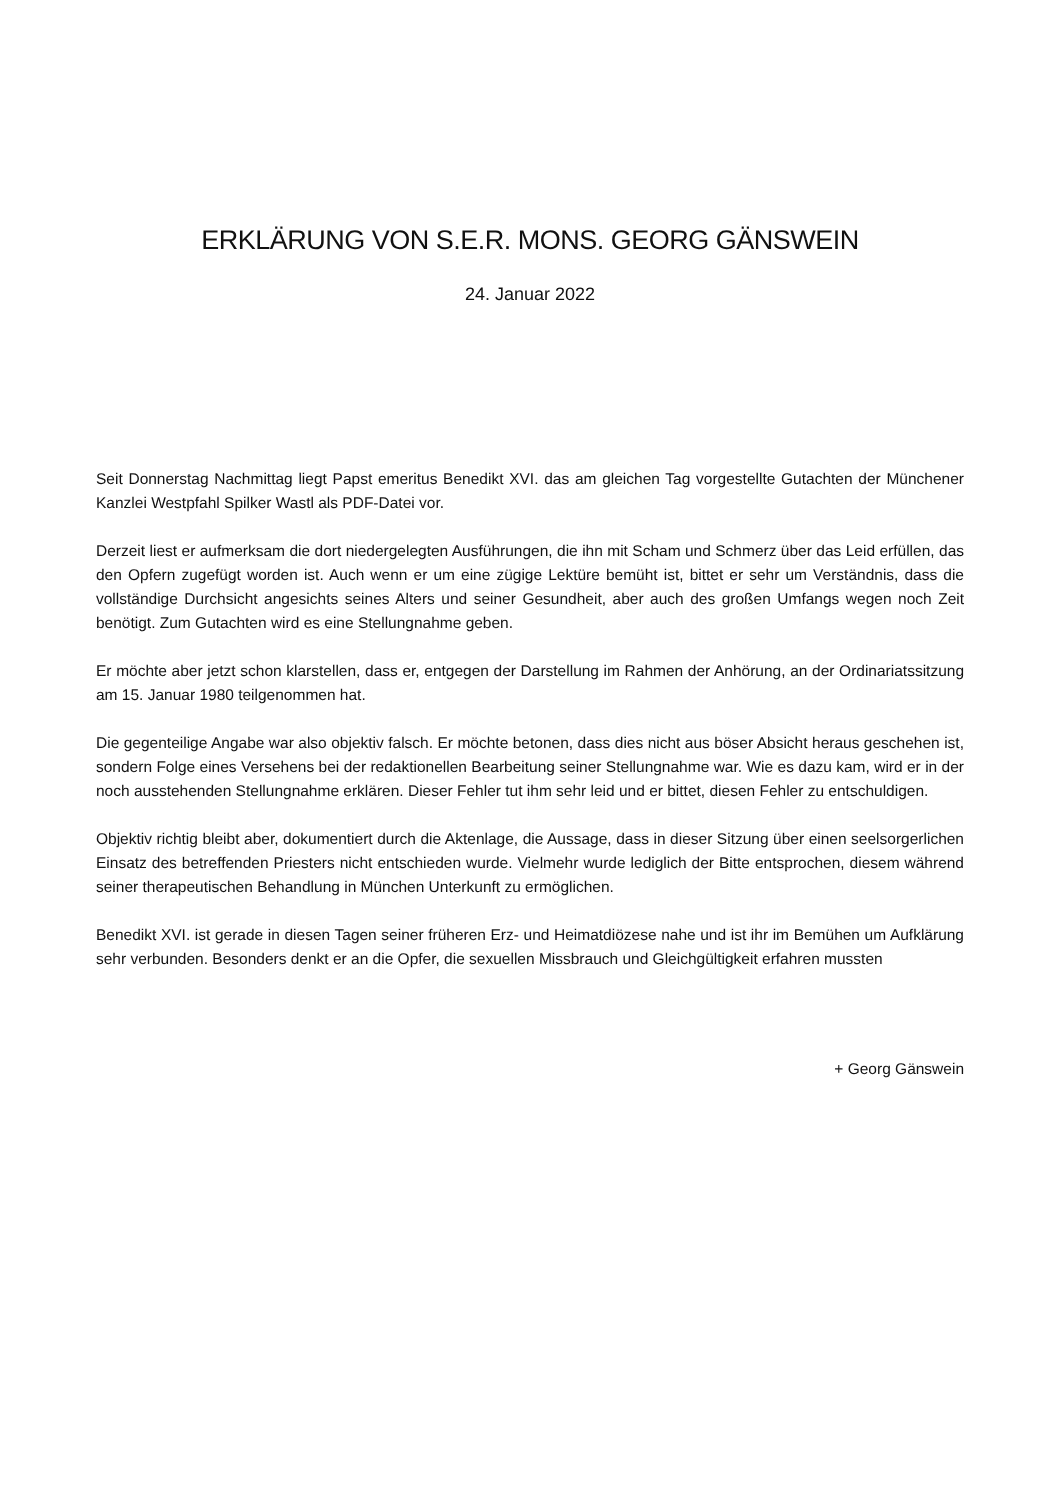ERKLÄRUNG VON S.E.R. MONS. GEORG GÄNSWEIN
24. Januar 2022
Seit Donnerstag Nachmittag liegt Papst emeritus Benedikt XVI. das am gleichen Tag vorgestellte Gutachten der Münchener Kanzlei Westpfahl Spilker Wastl als PDF-Datei vor.
Derzeit liest er aufmerksam die dort niedergelegten Ausführungen, die ihn mit Scham und Schmerz über das Leid erfüllen, das den Opfern zugefügt worden ist. Auch wenn er um eine zügige Lektüre bemüht ist, bittet er sehr um Verständnis, dass die vollständige Durchsicht angesichts seines Alters und seiner Gesundheit, aber auch des großen Umfangs wegen noch Zeit benötigt. Zum Gutachten wird es eine Stellungnahme geben.
Er möchte aber jetzt schon klarstellen, dass er, entgegen der Darstellung im Rahmen der Anhörung, an der Ordinariatssitzung am 15. Januar 1980 teilgenommen hat.
Die gegenteilige Angabe war also objektiv falsch. Er möchte betonen, dass dies nicht aus böser Absicht heraus geschehen ist, sondern Folge eines Versehens bei der redaktionellen Bearbeitung seiner Stellungnahme war. Wie es dazu kam, wird er in der noch ausstehenden Stellungnahme erklären. Dieser Fehler tut ihm sehr leid und er bittet, diesen Fehler zu entschuldigen.
Objektiv richtig bleibt aber, dokumentiert durch die Aktenlage, die Aussage, dass in dieser Sitzung über einen seelsorgerlichen Einsatz des betreffenden Priesters nicht entschieden wurde. Vielmehr wurde lediglich der Bitte entsprochen, diesem während seiner therapeutischen Behandlung in München Unterkunft zu ermöglichen.
Benedikt XVI. ist gerade in diesen Tagen seiner früheren Erz- und Heimatdiözese nahe und ist ihr im Bemühen um Aufklärung sehr verbunden. Besonders denkt er an die Opfer, die sexuellen Missbrauch und Gleichgültigkeit erfahren mussten
+ Georg Gänswein